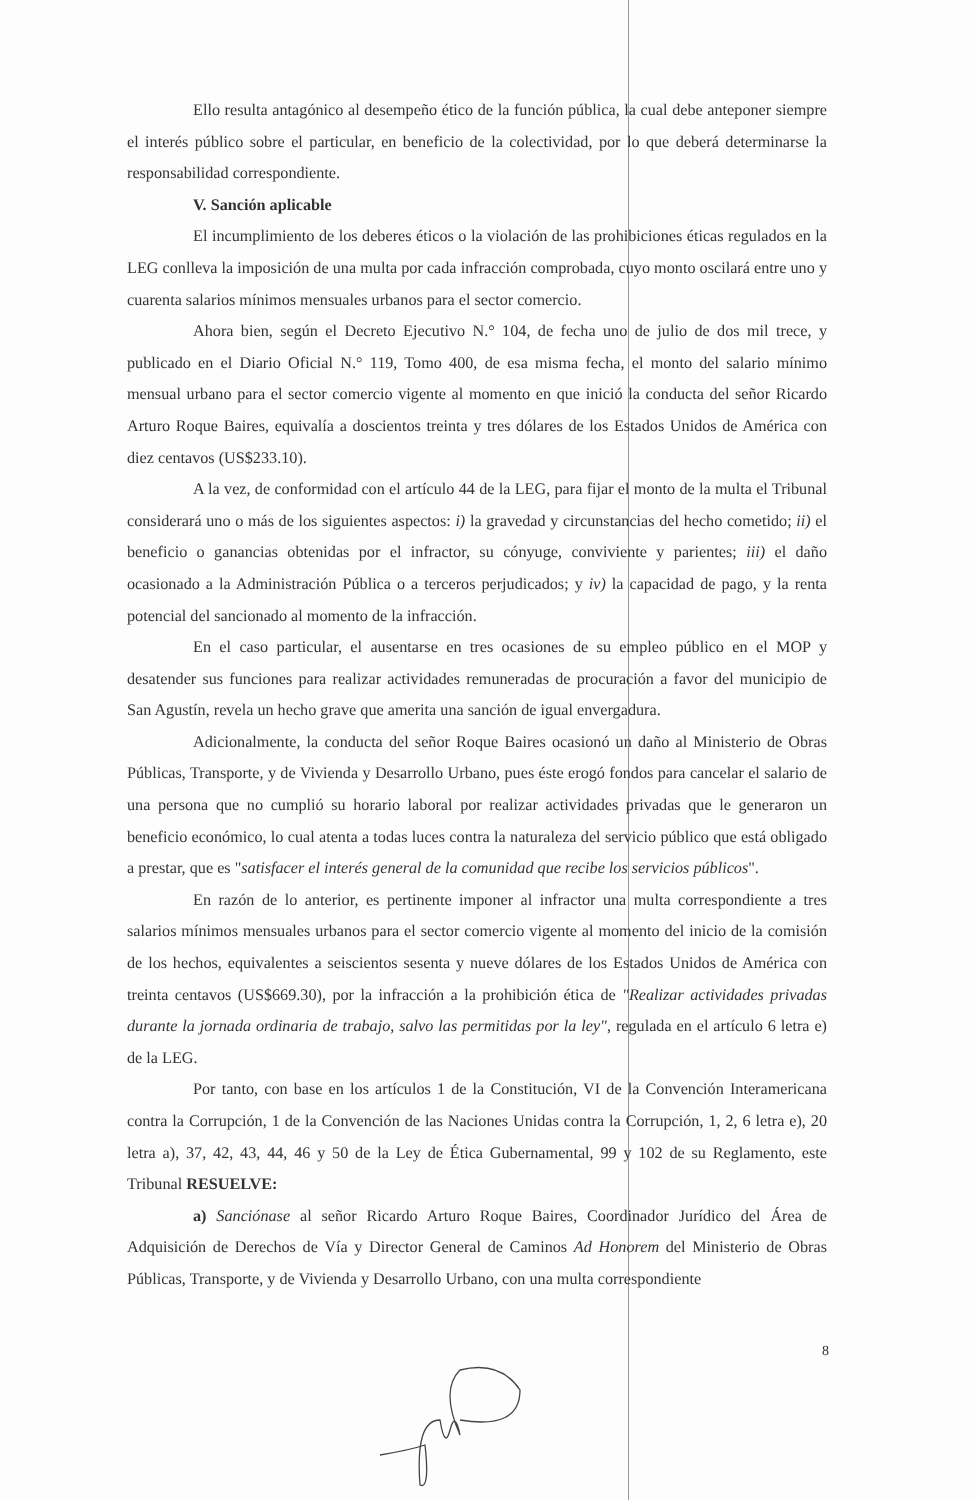Ello resulta antagónico al desempeño ético de la función pública, la cual debe anteponer siempre el interés público sobre el particular, en beneficio de la colectividad, por lo que deberá determinarse la responsabilidad correspondiente.
V. Sanción aplicable
El incumplimiento de los deberes éticos o la violación de las prohibiciones éticas regulados en la LEG conlleva la imposición de una multa por cada infracción comprobada, cuyo monto oscilará entre uno y cuarenta salarios mínimos mensuales urbanos para el sector comercio.
Ahora bien, según el Decreto Ejecutivo N.° 104, de fecha uno de julio de dos mil trece, y publicado en el Diario Oficial N.° 119, Tomo 400, de esa misma fecha, el monto del salario mínimo mensual urbano para el sector comercio vigente al momento en que inició la conducta del señor Ricardo Arturo Roque Baires, equivalía a doscientos treinta y tres dólares de los Estados Unidos de América con diez centavos (US$233.10).
A la vez, de conformidad con el artículo 44 de la LEG, para fijar el monto de la multa el Tribunal considerará uno o más de los siguientes aspectos: i) la gravedad y circunstancias del hecho cometido; ii) el beneficio o ganancias obtenidas por el infractor, su cónyuge, conviviente y parientes; iii) el daño ocasionado a la Administración Pública o a terceros perjudicados; y iv) la capacidad de pago, y la renta potencial del sancionado al momento de la infracción.
En el caso particular, el ausentarse en tres ocasiones de su empleo público en el MOP y desatender sus funciones para realizar actividades remuneradas de procuración a favor del municipio de San Agustín, revela un hecho grave que amerita una sanción de igual envergadura.
Adicionalmente, la conducta del señor Roque Baires ocasionó un daño al Ministerio de Obras Públicas, Transporte, y de Vivienda y Desarrollo Urbano, pues éste erogó fondos para cancelar el salario de una persona que no cumplió su horario laboral por realizar actividades privadas que le generaron un beneficio económico, lo cual atenta a todas luces contra la naturaleza del servicio público que está obligado a prestar, que es "satisfacer el interés general de la comunidad que recibe los servicios públicos".
En razón de lo anterior, es pertinente imponer al infractor una multa correspondiente a tres salarios mínimos mensuales urbanos para el sector comercio vigente al momento del inicio de la comisión de los hechos, equivalentes a seiscientos sesenta y nueve dólares de los Estados Unidos de América con treinta centavos (US$669.30), por la infracción a la prohibición ética de "Realizar actividades privadas durante la jornada ordinaria de trabajo, salvo las permitidas por la ley", regulada en el artículo 6 letra e) de la LEG.
Por tanto, con base en los artículos 1 de la Constitución, VI de la Convención Interamericana contra la Corrupción, 1 de la Convención de las Naciones Unidas contra la Corrupción, 1, 2, 6 letra e), 20 letra a), 37, 42, 43, 44, 46 y 50 de la Ley de Ética Gubernamental, 99 y 102 de su Reglamento, este Tribunal RESUELVE:
a) Sanciónase al señor Ricardo Arturo Roque Baires, Coordinador Jurídico del Área de Adquisición de Derechos de Vía y Director General de Caminos Ad Honorem del Ministerio de Obras Públicas, Transporte, y de Vivienda y Desarrollo Urbano, con una multa correspondiente
8